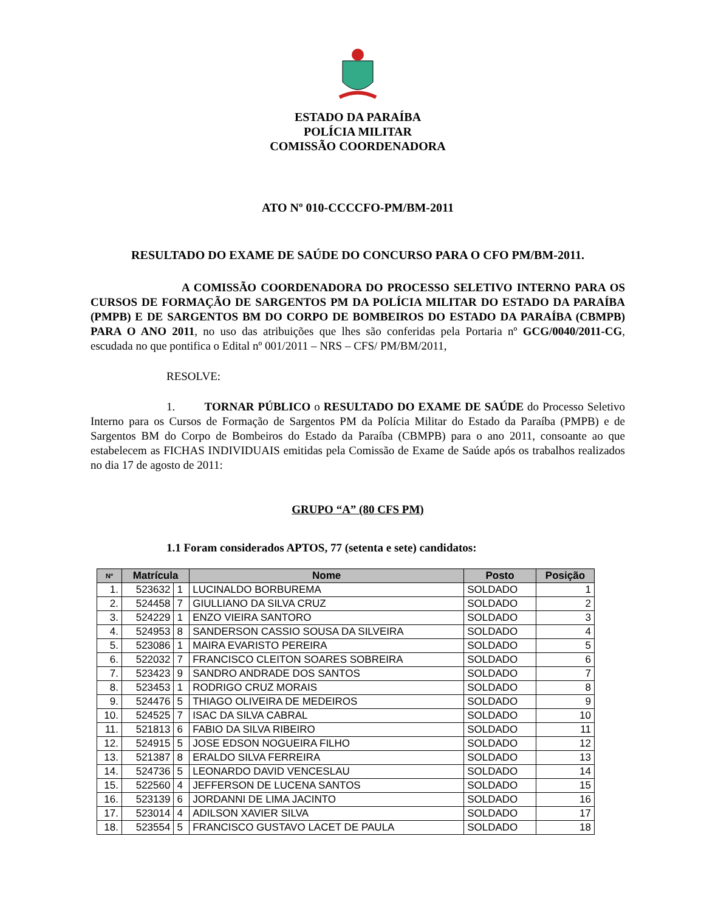ESTADO DA PARAÍBA
POLÍCIA MILITAR
COMISSÃO COORDENADORA
ATO Nº 010-CCCCFO-PM/BM-2011
RESULTADO DO EXAME DE SAÚDE DO CONCURSO PARA O CFO PM/BM-2011.
A COMISSÃO COORDENADORA DO PROCESSO SELETIVO INTERNO PARA OS CURSOS DE FORMAÇÃO DE SARGENTOS PM DA POLÍCIA MILITAR DO ESTADO DA PARAÍBA (PMPB) E DE SARGENTOS BM DO CORPO DE BOMBEIROS DO ESTADO DA PARAÍBA (CBMPB) PARA O ANO 2011, no uso das atribuições que lhes são conferidas pela Portaria nº GCG/0040/2011-CG, escudada no que pontifica o Edital nº 001/2011 – NRS – CFS/ PM/BM/2011,
RESOLVE:
1. TORNAR PÚBLICO o RESULTADO DO EXAME DE SAÚDE do Processo Seletivo Interno para os Cursos de Formação de Sargentos PM da Polícia Militar do Estado da Paraíba (PMPB) e de Sargentos BM do Corpo de Bombeiros do Estado da Paraíba (CBMPB) para o ano 2011, consoante ao que estabelecem as FICHAS INDIVIDUAIS emitidas pela Comissão de Exame de Saúde após os trabalhos realizados no dia 17 de agosto de 2011:
GRUPO “A” (80 CFS PM)
1.1 Foram considerados APTOS, 77 (setenta e sete) candidatos:
| Nº | Matrícula | | Nome | Posto | Posição |
| --- | --- | --- | --- | --- | --- |
| 1. | 523632 | 1 | LUCINALDO BORBUREMA | SOLDADO | 1 |
| 2. | 524458 | 7 | GIULLIANO DA SILVA CRUZ | SOLDADO | 2 |
| 3. | 524229 | 1 | ENZO VIEIRA SANTORO | SOLDADO | 3 |
| 4. | 524953 | 8 | SANDERSON CASSIO SOUSA DA SILVEIRA | SOLDADO | 4 |
| 5. | 523086 | 1 | MAIRA EVARISTO PEREIRA | SOLDADO | 5 |
| 6. | 522032 | 7 | FRANCISCO CLEITON SOARES SOBREIRA | SOLDADO | 6 |
| 7. | 523423 | 9 | SANDRO ANDRADE DOS SANTOS | SOLDADO | 7 |
| 8. | 523453 | 1 | RODRIGO CRUZ MORAIS | SOLDADO | 8 |
| 9. | 524476 | 5 | THIAGO OLIVEIRA DE MEDEIROS | SOLDADO | 9 |
| 10. | 524525 | 7 | ISAC DA SILVA CABRAL | SOLDADO | 10 |
| 11. | 521813 | 6 | FABIO DA SILVA RIBEIRO | SOLDADO | 11 |
| 12. | 524915 | 5 | JOSE EDSON NOGUEIRA FILHO | SOLDADO | 12 |
| 13. | 521387 | 8 | ERALDO SILVA FERREIRA | SOLDADO | 13 |
| 14. | 524736 | 5 | LEONARDO DAVID VENCESLAU | SOLDADO | 14 |
| 15. | 522560 | 4 | JEFFERSON DE LUCENA SANTOS | SOLDADO | 15 |
| 16. | 523139 | 6 | JORDANNI DE LIMA JACINTO | SOLDADO | 16 |
| 17. | 523014 | 4 | ADILSON XAVIER SILVA | SOLDADO | 17 |
| 18. | 523554 | 5 | FRANCISCO GUSTAVO LACET DE PAULA | SOLDADO | 18 |